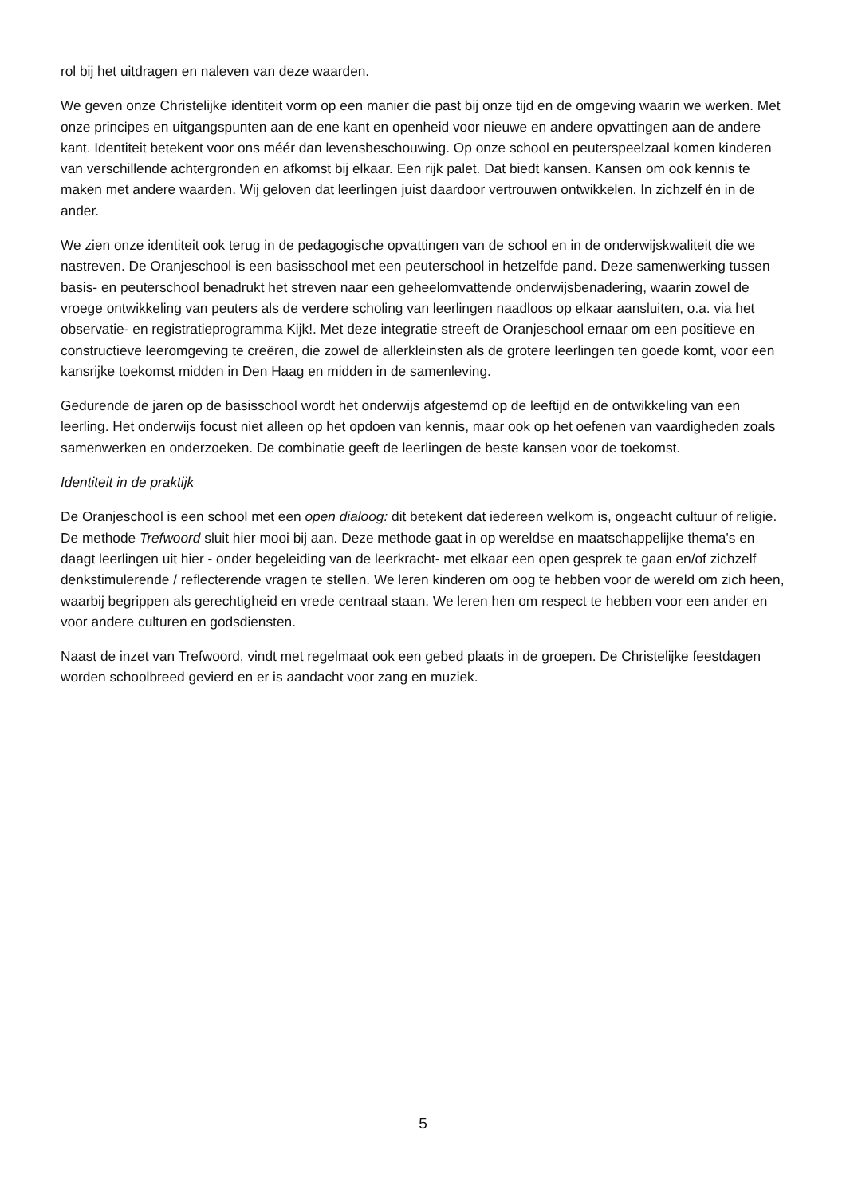rol bij het uitdragen en naleven van deze waarden.
We geven onze Christelijke identiteit vorm op een manier die past bij onze tijd en de omgeving waarin we werken. Met onze principes en uitgangspunten aan de ene kant en openheid voor nieuwe en andere opvattingen aan de andere kant. Identiteit betekent voor ons méér dan levensbeschouwing. Op onze school en peuterspeelzaal komen kinderen van verschillende achtergronden en afkomst bij elkaar. Een rijk palet. Dat biedt kansen. Kansen om ook kennis te maken met andere waarden. Wij geloven dat leerlingen juist daardoor vertrouwen ontwikkelen. In zichzelf én in de ander.
We zien onze identiteit ook terug in de pedagogische opvattingen van de school en in de onderwijskwaliteit die we nastreven. De Oranjeschool is een basisschool met een peuterschool in hetzelfde pand. Deze samenwerking tussen basis- en peuterschool benadrukt het streven naar een geheelomvattende onderwijsbenadering, waarin zowel de vroege ontwikkeling van peuters als de verdere scholing van leerlingen naadloos op elkaar aansluiten, o.a. via het observatie- en registratieprogramma Kijk!. Met deze integratie streeft de Oranjeschool ernaar om een positieve en constructieve leeromgeving te creëren, die zowel de allerkleinsten als de grotere leerlingen ten goede komt, voor een kansrijke toekomst midden in Den Haag en midden in de samenleving.
Gedurende de jaren op de basisschool wordt het onderwijs afgestemd op de leeftijd en de ontwikkeling van een leerling. Het onderwijs focust niet alleen op het opdoen van kennis, maar ook op het oefenen van vaardigheden zoals samenwerken en onderzoeken. De combinatie geeft de leerlingen de beste kansen voor de toekomst.
Identiteit in de praktijk
De Oranjeschool is een school met een open dialoog: dit betekent dat iedereen welkom is, ongeacht cultuur of religie. De methode Trefwoord sluit hier mooi bij aan. Deze methode gaat in op wereldse en maatschappelijke thema's en daagt leerlingen uit hier - onder begeleiding van de leerkracht- met elkaar een open gesprek te gaan en/of zichzelf denkstimulerende / reflecterende vragen te stellen. We leren kinderen om oog te hebben voor de wereld om zich heen, waarbij begrippen als gerechtigheid en vrede centraal staan. We leren hen om respect te hebben voor een ander en voor andere culturen en godsdiensten.
Naast de inzet van Trefwoord, vindt met regelmaat ook een gebed plaats in de groepen. De Christelijke feestdagen worden schoolbreed gevierd en er is aandacht voor zang en muziek.
5